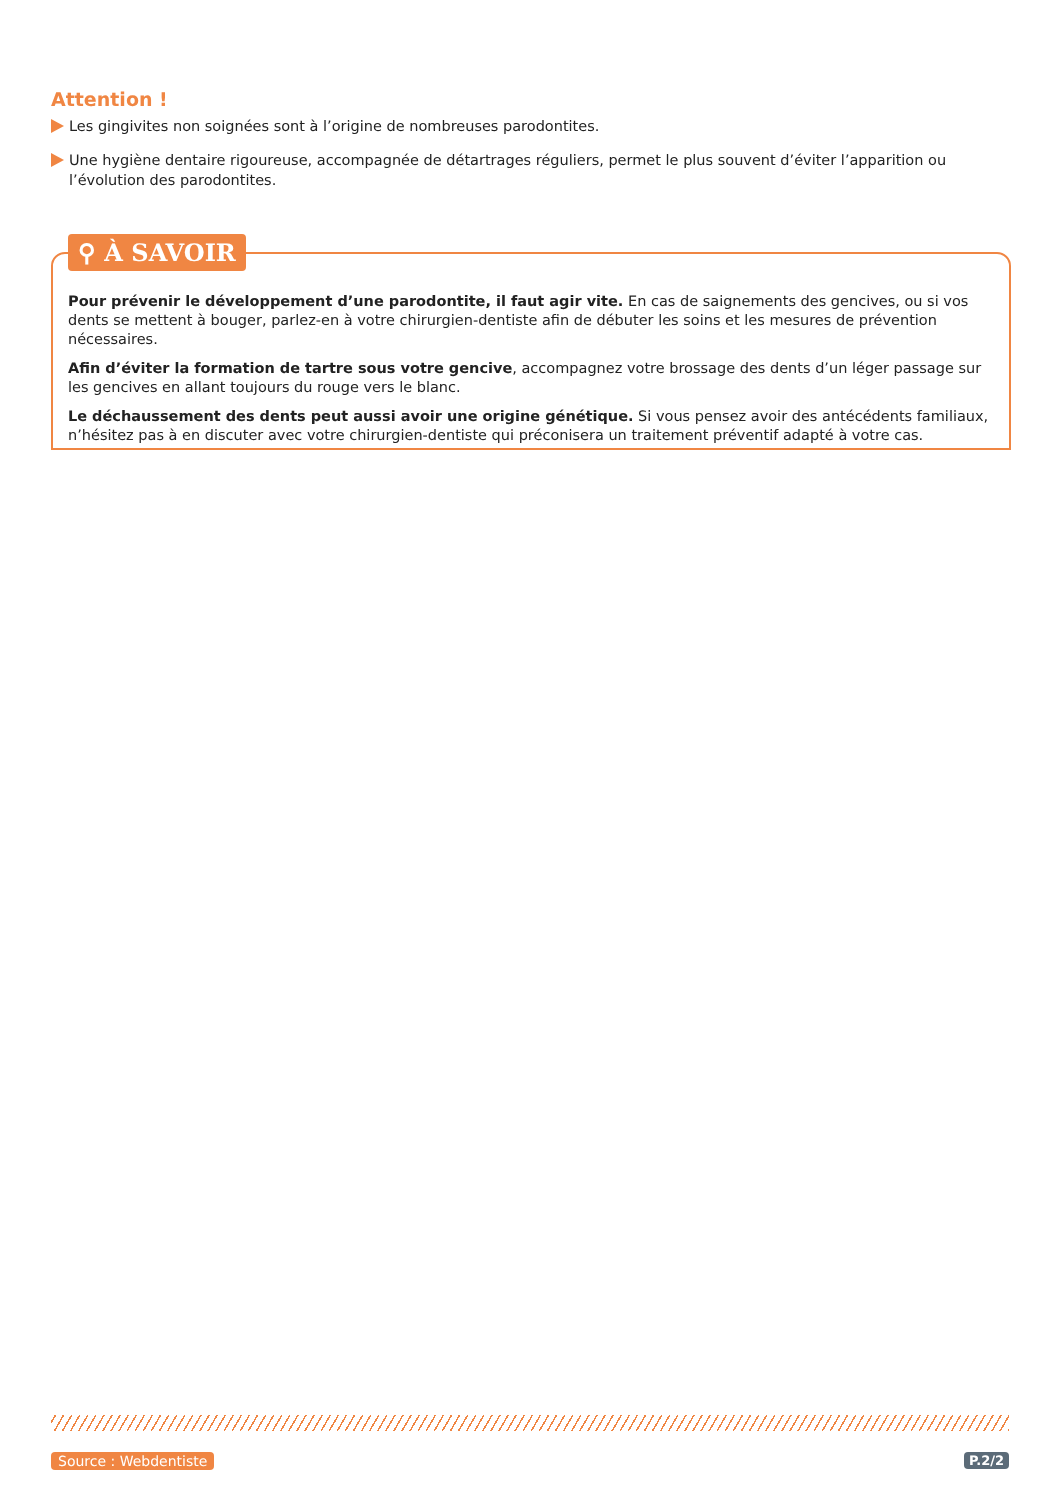Attention !
Les gingivites non soignées sont à l’origine de nombreuses parodontites.
Une hygiène dentaire rigoureuse, accompagnée de détartrages réguliers, permet le plus souvent d’éviter l’apparition ou l’évolution des parodontites.
⚲ À SAVOIR
Pour prévenir le développement d’une parodontite, il faut agir vite. En cas de saignements des gencives, ou si vos dents se mettent à bouger, parlez-en à votre chirurgien-dentiste afin de débuter les soins et les mesures de prévention nécessaires.
Afin d’éviter la formation de tartre sous votre gencive, accompagnez votre brossage des dents d’un léger passage sur les gencives en allant toujours du rouge vers le blanc.
Le déchaussement des dents peut aussi avoir une origine génétique. Si vous pensez avoir des antécédents familiaux, n’hésitez pas à en discuter avec votre chirurgien-dentiste qui préconisera un traitement préventif adapté à votre cas.
Source : Webdentiste P.2/2